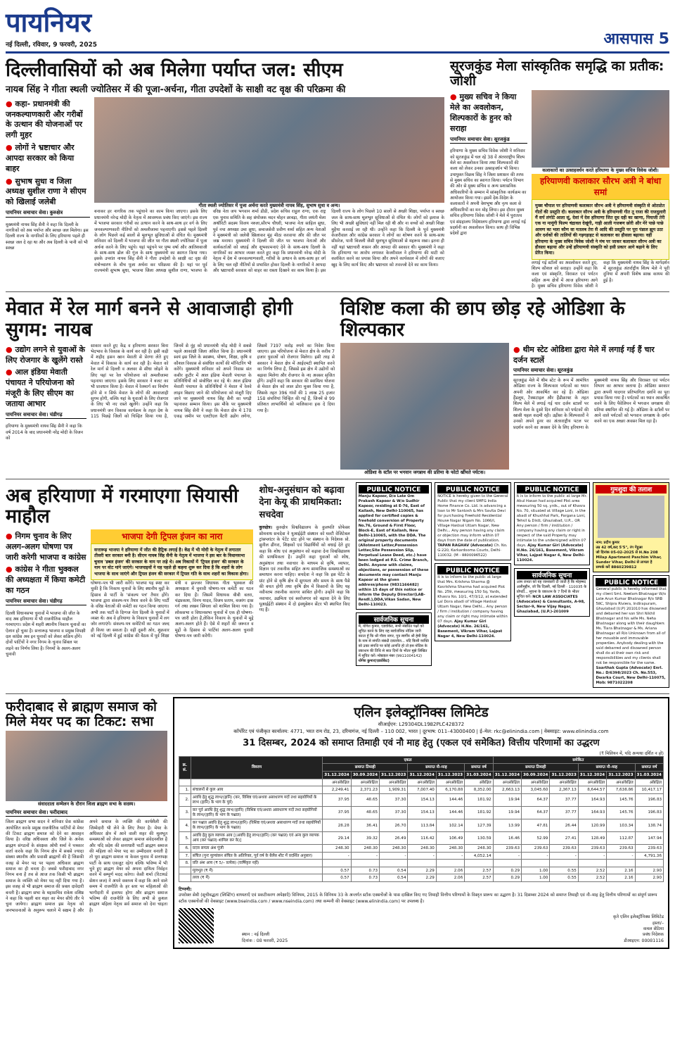पायनियर
नई दिल्ली, रविवार, 9 फरवरी, 2025
आसपास 5
दिल्लीवासियों को अब मिलेगा पर्याप्त जल: सीएम
नायब सिंह ने गीता स्थली ज्योतिसर में की पूजा-अर्चना, गीता उपदेशों के साक्षी वट वृक्ष की परिक्रमा की
● कहा- प्रधानमंत्री की जनकल्याणकारी और गरीबों के उत्थान की योजनाओं पर लगी मुहर
● लोगों ने भ्रष्टाचार और आपदा सरकार को किया बाहर
● सुभाष सुधा व जिला अध्यक्ष सुशील राणा ने सीएम को खिलाई जलेबी
पायनियर समाचार सेवा। कुरुक्षेत्र
मुख्यमंत्री नायब सिंह सैनी ने कहा कि दिल्ली के नागरिकों को अब पर्याप्त और स्वच्छ जल मिलेगा। इस दिल्ली राज्य के नागरिकों के लिए हरियाणा पहले ही स्वच्छ जल दे रहा था और अब दिल्ली के पानी को भी स्वच्छ
गीता स्थली ज्योतिसर में पूजा अर्चना करते मुख्यमंत्री नायब सिंह, सुभाष सुधा व अन्य।
बनाकर हर नागरिक तक पहुंचाने का काम किया जाएगा। इसके लिए प्रधानमंत्री नरेन्द्र मोदी के नेतृत्व में आवश्यक प्रबंध किए जाएंगे। इस राज्य में भाजपा सरकार गरीबों का उत्थान करने के साथ-साथ हर वर्ग के लिए जनकल्याणकारी नीतियों को अमलीजामा पहनाएगी। इससे पहले दिल्ली के लोग पिछले कई सालों से मूलभूत सुविधाओं से वंचित थे। मुख्यमंत्री शनिवार को दिल्ली में भाजपा की जीत पर गीता स्थली ज्योतिसर में पूजा अर्चना करने के लिए पहुंचे। यहां पहुंचने पर पुष्प वर्षा और आतिशबाजी के साथ-साथ ढोल की गूंज के साथ मुख्यमंत्री का स्वागत किया गया। इसके उपरांत नायब सिंह सैनी ने गीता उपदेशों के साक्षी वट वृक्ष की मंत्रोच्चारण के बीच पूजा अर्चना कर परिक्रमा की है। यहां पर पूर्व राज्यमंत्री सुभाष सुधा, भाजपा जिला अध्यक्ष सुशील राणा, भाजपा के वरिष्ठ नेता जय भगवान शर्मा डीडी, प्रदेश सचिव राहुल राणा, एक राष्ट्र एक चुनाव समिति के सह संयोजक मदन मोहन छाबड़ा, गीता जयंती मेला अथॉरिटी सदस्य विजय नरुला,सौरभ चौधरी, भाजपा नेता साहिल सुधा, पूर्व नपा अध्यक्षा उमा सुधा, समाजसेवी प्रवीण शर्मा सहित अन्य नेताओं ने मुख्यमंत्री को जलेबी खिलाकर मुंह मीठा करवाया और की जीत पर जश्न मनाया। मुख्यमंत्री ने दिल्ली की जीत पर भाजपा नेताओं और कार्यकर्ताओं को बधाई और शुभकामनाएं देने के साथ-साथ दिल्ली के नागरिकों का आभार व्यक्त करते हुए कहा कि प्रधानमंत्री नरेन्द्र मोदी के नेतृत्व में देश में जनकल्याणकारी, गरीबों के उत्थान के साथ-साथ हर वर्ग के लिए चल रही नीतियों से प्रभावित होकर दिल्ली के नागरिकों ने आपदा और भ्रष्टाचारी सरकार को बाहर का रास्ता दिखाने का काम किया है। इस दिल्ली राज्य के लोग पिछले 10 सालों से अच्छी शिक्षा, पर्याप्त व स्वच्छ जल के साथ-साथ मूलभूत सुविधाओं से वंचित थे। लोगों को इलाज के लिए भी अच्छी सुविधाएं नहीं मिल रही थी और ना बच्चों को अच्छी शिक्षा मुहैया करवाई जा रही थी। उन्होंने कहा कि दिल्ली के पूर्व मुख्यमंत्री केजरीवाल और कांग्रेस सरकार ने लोगों का शोषण करने के साथ-साथ सीवरेज, पानी बिजली जैसी मूलभूत सुविधाओं से महरूम रखा। इतना ही नहीं यहां भ्रष्टाचारी शासन और आपदा की सरकार थी। मुख्यमंत्री ने कहा कि हरियाणा पर आरोप लगाकर केजरीवाल ने हरियाणा की माटी को कलंकित करने का प्रयास किया और अपने कार्यकाल में लोगों की बजाए खुद के लिए कार्य किए और भ्रष्टाचार को तवज्जो देने का काम किया।
सूरजकुंड मेला सांस्कृतिक समृद्धि का प्रतीक: जोशी
● मुख्य सचिव ने किया मेले का अवलोकन, शिल्पकारों के हुनर को सराहा
पायनियर समाचार सेवा। सूरजकुंड
हरियाणा के मुख्य सचिव विवेक जोशी ने शनिवार को सूरजकुंड में चल रहे 38 वें अंतरराष्ट्रीय शिल्प मेले का अवलोकन किया तथा शिल्पकारों की कला को लेकर उनका उत्साहवर्धन भी किया। उपायुक्त विक्रम सिंह ने जिला प्रशासन की तरफ से मुख्य सचिव का स्वागत किया। पर्यटन विभाग की ओर से मुख्य सचिव व अन्य प्रशासनिक अधिकारियों के सम्मान में सांस्कृतिक कार्यक्रम का आयोजन किया गया। इसमें देश-विदेश के कलाकारों ने अपनी वेशभूषा और नृत्य कला से अधिकारियों का मन मोह लिया। इस दौरान मुख्य सचिव हरियाणा विवेक जोशी ने मेले में पुरातत्व एवं संग्रहालय निदेशालय हरियाणा द्वारा लगाई गई प्रदर्शनी का अवलोकन किया। साथ ही विभिन्न प्रदेशों द्वारा
कलाकारों का उत्साहवर्धन करते हरियाणा के मुख्य सचिव विवेक जोशी।
हरियाणवी कलाकार सौरभ अत्री ने बांधा समां
मुख्य चौपाल पर हरियाणवी कलाकार सौरभ अत्री ने हरियाणवी संस्कृति से ओतप्रोत गीतों की प्रस्तुति दी। कलाकार सौरभ अत्री के हरियाणवी गीत तू राजा की राजदुलारी मैं सर्प लंगोटे आला सूं, देसां में देस हरियाणा जित दूध दही का खाणा, पियाजी तेरी एक ना मानूंगी फिल्म चंद्रावल देखूंगी, गाड़ी आली गजबण छोरी और मेरे पाछे पाछे आवण का भला कौण सा मतलब तेरा सै आदि की प्रस्तुति पर पूरा पंडाल झूम उठा और दर्शकों की तालियों की गड़गड़ाहट से कलाकार का हौसला बढ़ाया। वहीं हरियाणा के मुख्य सचिव विवेक जोशी ने मंच पर जाकर कलाकार सौरभ अत्री का हौसला बढ़ाया और उन्हें हरियाणवी संस्कृति को इसी प्रकार आगे बढ़ाने के लिए प्रेरित किया।
लगाई गई स्टॉलों का अवलोकन करते हुए, शिल्प कौशल को सराहा। उन्होंने कहा कि कला एवं संस्कृति, विरासत एवं पर्यटन सहित अन्य क्षेत्रों में आज हरियाणा आगे है। मुख्य सचिव हरियाणा विवेक जोशी ने कहा कि मुख्यमंत्री नायब सिंह के मार्गदर्शन में सूरजकुंड अंतर्राष्ट्रीय शिल्प मेले ने पूरी दुनिया में अपनी विशेष साख कायम की हुई है।
मेवात में रेल मार्ग बनने से आवाजाही होगी सुगम: नायब
● उद्योग लगने से युवाओं के लिए रोजगार के खुलेंगे रास्ते
● आल इंडिया मेवाती पंचायत ने परियोजना को मंजूरी के लिए सीएम का जताया आभार
पायनियर समाचार सेवा। चंडीगढ़
हरियाणा के मुख्यमंत्री नायब सिंह सैनी ने कहा कि वर्ष 2014 के बाद प्रधानमंत्री नरेंद्र मोदी के विजन को
साकार करते हुए केंद्र व हरियाणा सरकार बिना भेदभाव के विकास के कार्य कर रही है। इसी कड़ी में शहीद हसन खान मेवाती से प्रेरणा लेते हुए मेवात में विकास के कार्य कर रही है। मेवात को रेल मार्ग से दिल्ली व अलवर से सीधा जोड़ने के लिए यहां पर रेल परियोजना को अमलीजामा पहनाया जाएगा। इसके लिए सरकार ने बजट का भी प्रावधान किया है। मेवात में रेलमार्ग का निर्माण होने से न सिर्फ मेवात के लोगों की आवाजाही सुगम होगी, बल्कि यहां के युवाओं के लिए रोजगार के लिए भी नए रास्ते खुलेंगे। उन्होंने कहा कि प्रधानमंत्री जन विकास कार्यक्रम के तहत देश के 115 पिछड़े जिलों को चिन्हित किया गया है, जिनमें से नूंह को प्रधानमंत्री नरेंद्र मोदी ने सबसे पहले आकांक्षी जिला अंकित किया है। प्रधानमंत्री स्वयं इस जिले के स्वास्थ्य, पोषण, शिक्षा, कृषि व कौशल विकास से संबंधित कार्यों की मॉनिटरिंग भी करेंगे। मुख्यमंत्री शनिवार को अपने निवास संत कबीर कुटीर में आल इंडिया मेवाती पंचायत के प्रतिनिधियों को संबोधित कर रहे थे। आल इंडिया मेवाती पंचायत के प्रतिनिधियों ने मेवात में रेलवे लाइन बिछाए जाने की परियोजना को मंजूरी दिए जाने पर मुख्यमंत्री नायब सिंह सैनी का पगड़ी पहनाकर सम्मान किया। इस मौके पर मुख्यमंत्री नायब सिंह सैनी ने कहा कि मेवात क्षेत्र में 178 एकड़ जमीन पर एलटीएल बैटरी उद्योग लगेगा, जिसमें 7197 करोड़ रुपये का निवेश किया जाएगा। इस परियोजना से मेवात क्षेत्र के करीब 7 हजार युवाओं को रोजगार मिलेगा। इसी तरह से सरकार ने मेवात क्षेत्र में आईएमटी स्थापित करने का निर्णय लिया है, जिससे इस क्षेत्र में उद्योगों को बढ़ावा मिलेगा और रोजगार के नए अवसर सृजित होंगे। उन्होंने कहा कि सरकार की स्वामित्व योजना से मेवात क्षेत्र को लाल डोरा मुक्त किया गया है, जिसके तहत 396 गांवों की 1 लाख 25 हजार 158 संपत्तियां चिन्हित की गई हैं, जिनमें से 99 प्रतिशत लाभार्थियों को मालिकाना हक दे दिया गया है।
विशिष्ट कला की छाप छोड़ रहे ओडिशा के शिल्पकार
ओडिशा के स्टॉल पर भगवान जगन्नाथ की प्रतिमा के फोटो खींचते पर्यटक।
● थीम स्टेट ओडिशा द्वारा मेले में लगाई गई हैं चार दर्जन स्टालें
पायनियर समाचार सेवा। सूरजकुंड
सूरजकुंड मेले में थीम स्टेट के रूप में आमंत्रित ओडिशा राज्य के शिल्पकार पर्यटकों का ध्यान अपनी ओर आकर्षित कर रहे हैं। ओडिशा हैंडलूम, टैक्सटाइल और हैंडीक्राफ्ट के तहत शिल्प मेले में लगाई गई चार दर्जन स्टालों पर शिल्प मेला के दूसरे दिन शनिवार को पर्यटकों की खासी चहल कदमी रही। उड़ीसा के शिल्पकारों ने उनको अपने हुनर का अंतरराष्ट्रीय पटल पर प्रदर्शन करने का अवसर देने के लिए हरियाणा के मुख्यमंत्री नायब सिंह और विरासत एवं पर्यटन विभाग का आभार जताया है। ओडिशा सरकार द्वारा अपनी यादगार प्रतिभागिता दर्शाने का पूरा प्रयास किया गया है। पर्यटकों का ध्यान आकर्षित करने के लिए पैवेलियन में भगवान जगन्नाथ की प्रतिमा स्थापित की गई है। ओडिशा के स्टॉलों पर आने वाले पर्यटकों को भगवान जगन्नाथ के दर्शन करने का एक अच्छा अवसर मिल रहा है।
अब हरियाणा में गरमाएगा सियासी माहौल
● निगम चुनाव के लिए अलग-अलग घोषणा पत्र जारी करेगी भाजपा व कांग्रेस
● कांग्रेस ने गीता भुक्कल की अध्यक्षता में किया कमेटी का गठन
पायनियर समाचार सेवा। चंडीगढ़
दिल्ली विधानसभा चुनावों में भाजपा की जीत के बाद अब हरियाणा में भी राजनीतिक माहौल गरमाएगा। प्रदेश में शहरी स्थानीय निकाय चुनावों का ऐलान हो चुका है। सत्तारूढ़ भाजपा व प्रमुख विपक्षी दल कांग्रेस अब इन चुनावों को लेकर सक्रिय होंगे। दोनों पार्टियों ने नगर निगम के चुनाव सिंबल पर लड़ने का निर्णय लिया है। निगमों के अलग-अलग चुनावी
भाजपा देगी ट्रिपल इंजन का नारा
सत्तारूढ़ भाजपा ने हरियाणा में जीत की हैट्रिक लगाई है। केंद्र में भी मोदी के नेतृत्व में लगातार तीसरी बार सरकार बनी है। सीएम नायब सिंह सैनी के नेतृत्व में भाजपा ने इस बार के विधानसभा चुनाव 'डबल इंजन' की सरकार के नाम पर लड़े थे। अब निकायों में 'ट्रिपल इंजन' की सरकार के नाम पर वोट मांगे जाएंगे। भाजपाइयों ने यह पहले ही कहना शुरू कर दिया है कि शहरों के लोग भाजपा के साथ जाएंगे और ट्रिपल इंजन की सरकार में ट्रिपल गति के साथ शहरों का विकास होगा।
घोषणा-पत्र भी जारी करेंगे। भाजपा यह स्पष्ट कर चुकी है कि निकाय चुनावों के लिए स्थानीय मुद्दों के हिसाब से पार्टी के 'संकल्प पत्र' तैयार होंगे। भाजपा द्वारा संकल्प-पत्र तैयार करने के लिए पार्टी के वरिष्ठ नेताओं की कमेटी का गठन किया जाएगा। अभी तक पार्टी के दिग्गज नेता दिल्ली के चुनावों में व्यस्त थे। अब वे हरियाणा के निकाय चुनावों में लग जोर लगाएंगे। संकल्प-पत्र कमेटियों का गठन जल्द ही किया जा सकता है। वहीं दूसरी ओर, शुक्रवार को नई दिल्ली में हुई कांग्रेस की बैठक में पूर्व शिक्षा मंत्री व झज्जर विधायक गीता भुक्कल की अध्यक्षता में चुनावी घोषणा-पत्र कमेटी का गठन कर दिया है। जिसमें विधायक बीबी बतरा, चंद्रप्रकाश, विनय यादव, विजय प्रताप, बजरंग दास गर्ग तथा लखन सिंगला को शामिल किया गया है। लोकसभा व विधानसभा चुनावों में एक ही घोषणा-पत्र जारी होता है,लेकिन निकाय के चुनावों में मुद्दे अलग-अलग होते हैं। ऐसे में शहरों की जरूरत व मुद्दों के हिसाब से पार्टियां अलग-अलग चुनावी घोषणा-पत्र जारी करेंगी।
शोध-अनुसंधान को बढ़ावा देना केयू की प्राथमिकता: सचदेवा
कुरुक्षेत्र। कुरुक्षेत्र विश्वविद्यालय के कुलपति प्रोफेसर सोमनाथ सचदेवा ने यूआईईटी संस्थान को मल्टी वेजिटेबल ट्रांसप्लांटर के पेटेंट ग्रांट होने पर संस्थान के निदेशक प्रो. सुनील ढींगरा, शिक्षकों एवं विद्यार्थियों को बधाई देते हुए कहा कि शोध एवं अनुसंधान को बढ़ावा देना विश्वविद्यालय की प्राथमिकता है। उन्होंने कहा युवाओं को शोध, अनुसंधान तथा नवाचार के माध्यम से कृषि, व्यापार, विज्ञान एवं तकनीक सहित अन्य सामाजिक समस्याओं का समाधान करना चाहिए। सचदेवा ने कहा कि इस पेटेंट के ग्रांट होने से कृषि क्षेत्र में सुगमता और समय के साथ पैसे की बचत होगी तथा कृषि क्षेत्र में किसानों के लिए यह नवीनतम तकनीक कारगर साबित होगी। उन्होंने कहा कि नवाचार, उद्यमिता एवं स्वरोजगार को बढ़ावा देने के लिए यूआईईटी संस्थान में दो इंक्यूबेशन सेंटर भी स्थापित किए गए हैं।
PUBLIC NOTICE
Manju Kapoor, D/o Late Om Prakash Kapoor & W/o Sudhir Kapoor, residing at E-76, East of Kailash, New Delhi-110065, has applied for certified copies & freehold conversion of Property No.76, Ground & First Floor, Block-E, East of Kailash, New Delhi-110065, with the DDA. The original property documents (Allotment Letter,Possession Letter,Site Possession Slip, Perpetual Lease Deed, etc.) have been lodged at P.S. Crime Branch, Delhi. Anyone with claims, objections, or possession of these documents may contact Manju Kapoor at the given address/phone (9831166482) within 15 days of this notice or inform the Deputy Director(LAB-Resdl.),DDA,Vikas Sadan, New Delhi-110023.
सार्वजनिक सूचना
मैं, योगेश कुमार, एडवोकेट, सभी संबंधित पक्षों को सूचित करने के लिए यह सार्वजनिक नोटिस जारी करता हूँ कि श्री गौरव नागर, पुत्र स्वर्गीय श्री हेमी सिंह के नाम से संपत्ति संबंधी दस्तावेज... यदि किसी व्यक्ति को उक्त संपत्ति पर कोई आपत्ति हो तो इस नोटिस के प्रकाशन की तिथि से सात दिनों के भीतर मुझे लिखित में सूचित करें। मोबाइल नंबर (9911004142) योगेश कुमार(एडवोकेट)
PUBLIC NOTICE
NOTICE is hereby given to the General Public that my client SMFG India Home Finance Co. Ltd. is advancing a loan to Mr Santosh & Mrs Savita Devi for purchasing Freehold Residential House Nagar Nigam No. 1066/I, Village Hastsal Uttam Nagar, New Delhi... Any person having any claim or objection may inform within 07 days from the date of publication. TAPAN RAGHAV (Advocate) Ch. No. G-220, Karkardooma Courts, Delhi-110032. (M - 8800096522)
PUBLIC NOTICE
It is to inform to the public at large that Mrs. Krishma Sharma @ Kasrishma Sharma had acquired Plot No. 259, measuring 150 Sq. Yards, Khasra No. 10/1, 47/3/12, at extended Lal Dora abadi of Village Hastsal Uttam Nagar, New Delhi... Any person / firm / institution / company having any claim or right may intimate within 07 days. Ajay Kumar Giri (Advocate) H.No. 26/161, Basement, Vikram Vihar, Lajpat Nagar 4, New Delhi-110024.
PUBLIC NOTICE
It is to inform to the public at large Mr. Abul Hasan had acquired Plot area measuring 50 sq. yrds., out of Khasra No. 70, situated at Village Loni, in the abadi of Khushhal Park, Pargana Loni, Tehsil & Distt. Ghaziabad, U.P... OR Any person / firm / institution / company having any claim or right in respect of the said Property may intimate to the undersigned within 07 days. Ajay Kumar Giri (Advocate) H.No. 26/161, Basement, Vikram Vihar, Lajpat Nagar 4, New Delhi-110024.
सार्वजनिक सूचना
आम जनता को यह जानकारी दी जाती है कि मोहम्मद अलीमुद्दीन, जो कि दिल्ली, नई दिल्ली - 110035 के प्रोपर्टी... सूचना के प्रकाशन के 7 दिनों के भीतर सूचित करें। NCR LAW ASSOCIATES (Advocates) & Consultants, A-98, Sector-9, New Vijay Nagar, Ghaziabad, (U.P.)-201009
गुमशुदा की तलाश
नाम: प्रदीप कुमार
उम्र 42 वर्ष,कद 5'5", रंग गेहुआ
जो दिनांक 05-02-2025 से H.No 208 Milap Apartment Paschim Vihar, Sunder Vihar, Delhi से लापता है
सम्पर्क करें 8860239812
PUBLIC NOTICE
General public is hereby informed that my client Smt. Neelam Bhatnagar W/o Late Arun Kumar Bhatnagar R/o SRB 58C, Shipra Riviera, Indirapuram, Ghaziabad (U.P) 201010 has disowned and debarred her son Shri Nikhil Bhatnagar and his wife Ms. Neha Bhatnagar along with their daughters Ms. Tiara Bhatnagar & Ms. Ariana Bhatnagar all R/o Unknown from all of her movable and immovable properties. Anybody dealing with the said debarred and disowned person shall do at their own risk and responsibilities and my clients shall not be responsible for the same. Saarthak Gupta (Advocate) Enrl. No.: D/6398/2023 Ch. No.553, Dwarka Court, New Delhi-110075, Mob: 9871022208
फरीदाबाद से ब्राह्मण समाज को मिले मेयर पद का टिकट: सभा
संवाददाता सम्मेलन के दौरान जिला ब्राह्मण सभा के सदस्य।
पायनियर समाचार सेवा। फरीदाबाद
जिला ब्राह्मण सभा सदन ने शनिवार प्रेस कांफ्रेंस आयोजित करके प्रमुख राजनीतिक पार्टियों से मेयर की टिकट ब्राह्मण समाज को देने का आवाहन किया है। वरिष्ठ अधिवक्ता और जिले के अनेक ब्राह्मण संगठनों के संरक्षक ओपी शर्मा ने पत्रकार वार्ता करके कहा कि निगम क्षेत्र में सबसे ज्यादा संख्या स्थानीय और प्रवासी ब्राह्मणों की है जिसकी वजह से मेयर पद पर पहला अधिकार ब्राह्मण समाज का ही बनता है। जबसे फरीदाबाद नगर निगम बना है तब से आज तक किसी भी ब्राह्मण समाज के व्यक्ति को मेयर पद नहीं दिया गया है। इस वजह से भी ब्राह्मण समाज की प्रबल दावेदारी बनती है। ब्राह्मण सभा के महासचिव राकेश वशिष्ठ ने कहा कि पहली बार शहर का मेयर सीधे तौर पे चुना जायेगा। ब्राह्मण समाज इस नेतृत्व को जनभावनाओं के अनुरूप चलाने में सक्षम है और अपने समाज के व्यक्ति की कार्यशैली की जिम्मेदारी भी लेने के लिए तैयार है। मेयर के अधिकार क्षेत्र में आने वाली शहर की मूलभूत समस्याओं को लेकर ब्राह्मण समाज संवेदनशील है और यदि प्रदेश की सत्ताधारी पार्टी ब्राह्मण समाज की महिला को मेयर पद का उम्मीदवार बनाती है तो पूरा ब्राह्मण समाज ना केवल चुनाव में सत्तापक्ष पार्टी के साथ एकजुट रहेगा बल्कि भविष्य में भी चुने हुए ब्राह्मण मेयर को अपना दायित्व निर्वहन करने में सम्पूर्ण मदद करेगा। केसी शर्मा (रिटायर्ड सेशन जज) ने अपने वक्तव्य में कहा कि आने वाले समय में राजनीति के हर स्तर पर महिलाओं की भागीदारी में इजाफा होगा और ब्राह्मण समाज भविष्य की राजनीति के लिए अभी से कुशल ब्राह्मण महिला नेतृत्व सर्व समाज को देना चाहता है।
एलिन इलेक्ट्रॉनिक्स लिमिटेड
सीआईएन: L29304DL1982PLC428372
कॉर्पोरेट एवं पंजीकृत कार्यालय: 4771, भरत राम रोड, 23, दरियागंज, नई दिल्ली – 110 002, भारत | दूरभाष: 011–43000400 | ई–मेल: rkc@elinindia.com | वेबसाइट: www.elinindia.com
31 दिसम्बर, 2024 को समाप्त तिमाही एवं नौ माह हेतु (एकल एवं समेकित) वित्तीय परिणामों का उद्धरण
(₹ मिलियन में, यदि अन्यथा दर्शित न हो)
| क्र. सं. | विवरण | एकल | | | | | | समेकित | | | | | |
| --- | --- | --- | --- | --- | --- | --- | --- | --- | --- | --- | --- | --- | --- |
| | | समाप्त तिमाही | | | समाप्त नौ–माह | | समाप्त वर्ष | समाप्त तिमाही | | | समाप्त नौ–माह | | समाप्त वर्ष |
| | | 31.12.2024 | 30.09.2024 | 31.12.2023 | 31.12.2024 | 31.12.2023 | 31.03.2024 | 31.12.2024 | 30.09.2024 | 31.12.2023 | 31.12.2024 | 31.12.2023 | 31.03.2024 |
| | | अनअंकेक्षित | अनअंकेक्षित | अनअंकेक्षित | अनअंकेक्षित | अनअंकेक्षित | अंकेक्षित | अनअंकेक्षित | अनअंकेक्षित | अनअंकेक्षित | अनअंकेक्षित | अनअंकेक्षित | अंकेक्षित |
| 1. | संचालनों से कुल आय | 2,249.41 | 2,371.23 | 1,909.31 | 7,007.40 | 6,170.88 | 8,352.00 | 2,663.13 | 3,045.60 | 2,367.13 | 8,644.57 | 7,638.86 | 10,417.17 |
| 2. | अवधि हेतु शुद्ध लाभ/(हानि) (कर, विशिष्ट एवं/अथवा असाधारण मदों तथा सहयोगियों के लाभ (हानि) के भाग के पूर्व) | 37.95 | 48.65 | 37.30 | 154.13 | 144.46 | 181.92 | 19.94 | 64.37 | 37.77 | 164.93 | 145.76 | 196.83 |
| 3. | कर पूर्व अवधि हेतु शुद्ध लाभ/(हानि) (विशिष्ट एवं/अथवा असाधारण मदों तथा सहयोगियों के लाभ/(हानि) के भाग के पश्चात) | 37.95 | 48.65 | 37.30 | 154.13 | 144.46 | 181.92 | 19.94 | 64.37 | 37.77 | 164.93 | 145.76 | 196.83 |
| 4. | कर पश्चात अवधि हेतु शुद्ध लाभ/(हानि) (विशिष्ट एवं/अथवा असाधारण मदों तथा सहयोगियों के लाभ/(हानि) के भाग के पश्चात) | 28.28 | 36.41 | 26.70 | 113.84 | 102.14 | 127.39 | 13.99 | 47.81 | 26.44 | 120.99 | 103.34 | 138.74 |
| 5. | अवधि हेतु कुल व्यापक आय [(अवधि हेतु लाभ/(हानि) (कर पश्चात) एवं अन्य कुल व्यापक आय (कर पश्चात) शामिल कर के)] | 29.14 | 39.32 | 26.49 | 116.42 | 106.49 | 130.59 | 16.46 | 52.99 | 27.41 | 128.49 | 112.87 | 147.94 |
| 6. | प्रदत्त समता अंश पूंजी | 248.30 | 248.30 | 248.30 | 248.30 | 248.30 | 248.30 | 239.63 | 239.63 | 239.63 | 239.63 | 239.63 | 239.63 |
| 7. | संचित (पुनः मूल्यांकन संचित के अतिरिक्त, पूर्व वर्ष के बैलेंस शीट में प्रदर्शित अनुसार) | - | - | - | - | - | 4,052.14 | - | - | - | - | - | 4,791.36 |
| 8. | प्रति अंश आय (₹ 5/– प्रत्येक) (वार्षिकृत नहीं) | | | | | | | | | | | | |
| | मूलभूत (₹ में) | 0.57 | 0.73 | 0.54 | 2.29 | 2.06 | 2.57 | 0.29 | 1.00 | 0.55 | 2.52 | 2.16 | 2.90 |
| | तरल (₹ में) | 0.57 | 0.73 | 0.54 | 2.29 | 2.06 | 2.57 | 0.29 | 1.00 | 0.55 | 2.52 | 2.16 | 2.90 |
टिप्पणी:
उपरोक्त सेबी (सूचीबद्धता (लिस्टिंग) बाध्यताएँ एवं प्रकटीकरण अपेक्षाएँ) विनियम, 2015 के विनियम 33 के अन्तर्गत स्टॉक एक्सचेंजों के पास दाखिल किए गए तिमाही वित्तीय परिणामों के विस्तृत प्रारूप का उद्धरण है। 31 दिसम्बर 2024 को समाप्त तिमाही एवं नौ–माह हेतु वित्तीय परिणामों का संपूर्ण प्रारूप स्टॉक एक्सचेंजों की वेबसाइट (www.bseindia.com / www.nseindia.com) तथा कम्पनी की वेबसाइट (www.elinindia.com) पर उपलब्ध है।
स्थान : नई दिल्ली
दिनांक : 08 फरवरी, 2025
कृते एलिन इलेक्ट्रॉनिक्स लिमिटेड
हस्ता/–
कमल सेठिया
प्रबंध निदेशक
डीआइएन: 00081116